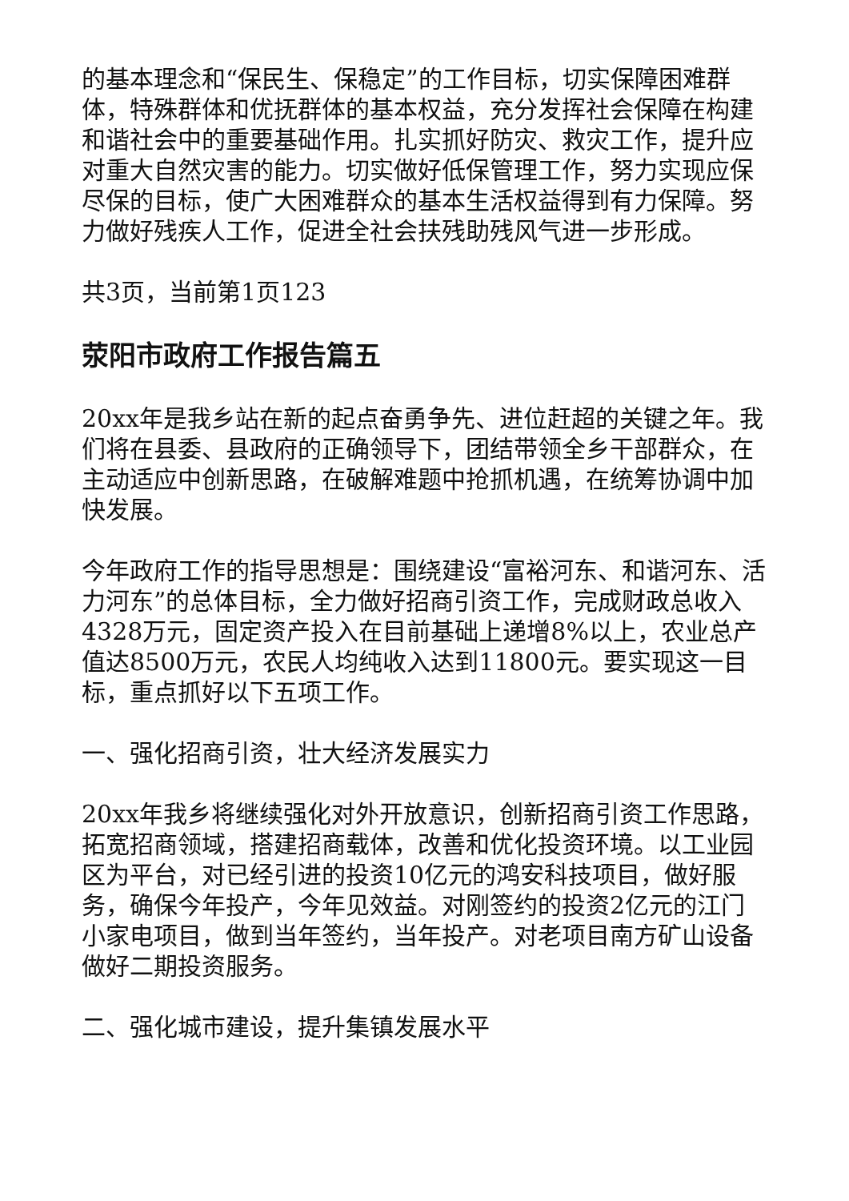的基本理念和“保民生、保稳定”的工作目标，切实保障困难群体，特殊群体和优抚群体的基本权益，充分发挥社会保障在构建和谐社会中的重要基础作用。扎实抓好防灾、救灾工作，提升应对重大自然灾害的能力。切实做好低保管理工作，努力实现应保尽保的目标，使广大困难群众的基本生活权益得到有力保障。努力做好残疾人工作，促进全社会扶残助残风气进一步形成。
共3页，当前第1页123
荥阳市政府工作报告篇五
20xx年是我乡站在新的起点奋勇争先、进位赶超的关键之年。我们将在县委、县政府的正确领导下，团结带领全乡干部群众，在主动适应中创新思路，在破解难题中抢抓机遇，在统筹协调中加快发展。
今年政府工作的指导思想是：围绕建设“富裕河东、和谐河东、活力河东”的总体目标，全力做好招商引资工作，完成财政总收入4328万元，固定资产投入在目前基础上递增8%以上，农业总产值达8500万元，农民人均纯收入达到11800元。要实现这一目标，重点抓好以下五项工作。
一、强化招商引资，壮大经济发展实力
20xx年我乡将继续强化对外开放意识，创新招商引资工作思路，拓宽招商领域，搭建招商载体，改善和优化投资环境。以工业园区为平台，对已经引进的投资10亿元的鸿安科技项目，做好服务，确保今年投产，今年见效益。对刚签约的投资2亿元的江门小家电项目，做到当年签约，当年投产。对老项目南方矿山设备做好二期投资服务。
二、强化城市建设，提升集镇发展水平